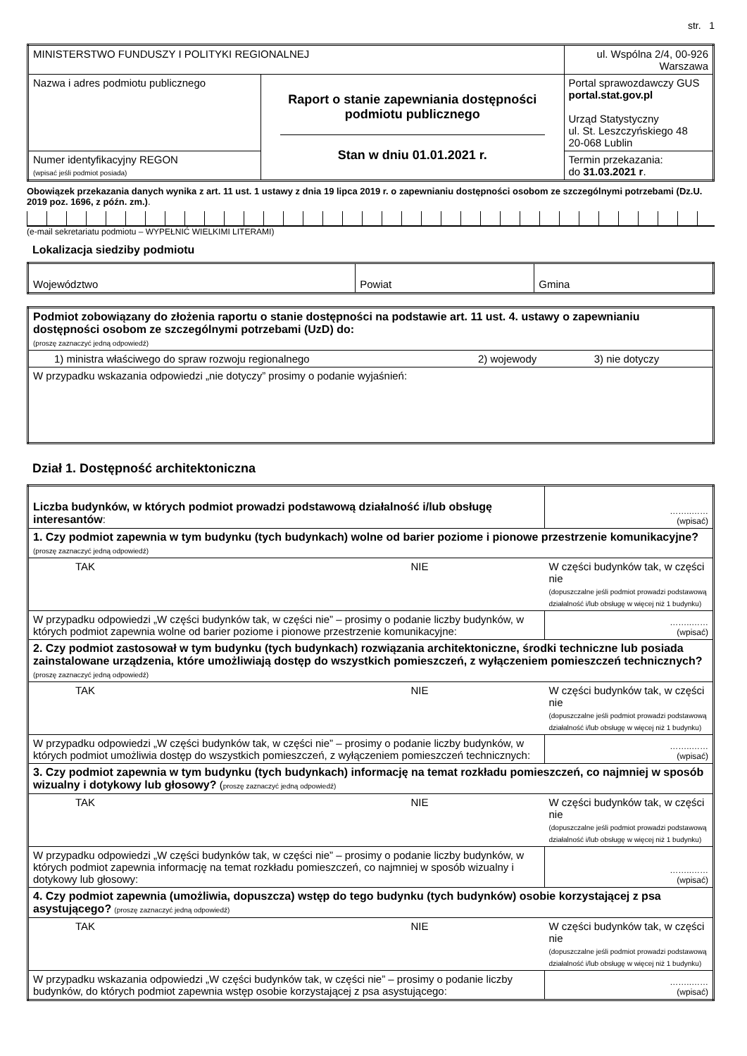str. 1
| MINISTERSTWO FUNDUSZY I POLITYKI REGIONALNEJ | | ul. Wspólna 2/4, 00-926 Warszawa |
| Nazwa i adres podmiotu publicznego | Raport o stanie zapewniania dostępności podmiotu publicznego Stan w dniu 01.01.2021 r. | Portal sprawozdawczy GUS portal.stat.gov.pl Urząd Statystyczny ul. St. Leszczyńskiego 48 20-068 Lublin |
| Numer identyfikacyjny REGON (wpisać jeśli podmiot posiada) | | Termin przekazania: do 31.03.2021 r . |
Obowiązek przekazania danych wynika z art. 11 ust. 1 ustawy z dnia 19 lipca 2019 r. o zapewnianiu dostępności osobom ze szczególnymi potrzebami (Dz.U. 2019 poz. 1696, z późn. zm.).
(e-mail sekretariatu podmiotu – WYPEŁNIĆ WIELKIMI LITERAMI)
Lokalizacja siedziby podmiotu
| Województwo | Powiat | Gmina |
| Podmiot zobowiązany do złożenia raportu o stanie dostępności na podstawie art. 11 ust. 4. ustawy o zapewnianiu dostępności osobom ze szczególnymi potrzebami (UzD) do: (proszę zaznaczyć jedną odpowiedź) | | |
| 1) ministra właściwego do spraw rozwoju regionalnego | 2) wojewody | 3) nie dotyczy |
| W przypadku wskazania odpowiedzi „nie dotyczy” prosimy o podanie wyjaśnień: | | |
Dział 1. Dostępność architektoniczna
| Liczba budynków, w których podmiot prowadzi podstawową działalność i/lub obsługę interesantów : | | ……..…… (wpisać) |
| 1. Czy podmiot zapewnia w tym budynku (tych budynkach) wolne od barier poziome i pionowe przestrzenie komunikacyjne? (proszę zaznaczyć jedną odpowiedź) | | |
| TAK | NIE | W części budynków tak, w części nie (dopuszczalne jeśli podmiot prowadzi podstawową działalność i/lub obsługę w więcej niż 1 budynku) |
| W przypadku odpowiedzi „W części budynków tak, w części nie” – prosimy o podanie liczby budynków, w których podmiot zapewnia wolne od barier poziome i pionowe przestrzenie komunikacyjne: | | ……..…… (wpisać) |
| 2. Czy podmiot zastosował w tym budynku (tych budynkach) rozwiązania architektoniczne, środki techniczne lub posiada zainstalowane urządzenia, które umożliwiają dostęp do wszystkich pomieszczeń, z wyłączeniem pomieszczeń technicznych? (proszę zaznaczyć jedną odpowiedź) | | |
| TAK | NIE | W części budynków tak, w części nie (dopuszczalne jeśli podmiot prowadzi podstawową działalność i/lub obsługę w więcej niż 1 budynku) |
| W przypadku odpowiedzi „W części budynków tak, w części nie” – prosimy o podanie liczby budynków, w których podmiot umożliwia dostęp do wszystkich pomieszczeń, z wyłączeniem pomieszczeń technicznych: | | ……..…… (wpisać) |
| 3. Czy podmiot zapewnia w tym budynku (tych budynkach) informację na temat rozkładu pomieszczeń, co najmniej w sposób wizualny i dotykowy lub głosowy? ( proszę zaznaczyć jedną odpowiedź) | | |
| TAK | NIE | W części budynków tak, w części nie (dopuszczalne jeśli podmiot prowadzi podstawową działalność i/lub obsługę w więcej niż 1 budynku) |
| W przypadku odpowiedzi „W części budynków tak, w części nie” – prosimy o podanie liczby budynków, w których podmiot zapewnia informację na temat rozkładu pomieszczeń, co najmniej w sposób wizualny i dotykowy lub głosowy: | | ……..…… (wpisać) |
| 4. Czy podmiot zapewnia (umożliwia, dopuszcza) wstęp do tego budynku (tych budynków) osobie korzystającej z psa asystującego? (proszę zaznaczyć jedną odpowiedź) | | |
| TAK | NIE | W części budynków tak, w części nie (dopuszczalne jeśli podmiot prowadzi podstawową działalność i/lub obsługę w więcej niż 1 budynku) |
| W przypadku wskazania odpowiedzi „W części budynków tak, w części nie” – prosimy o podanie liczby budynków, do których podmiot zapewnia wstęp osobie korzystającej z psa asystującego: | | ……..…… (wpisać) |